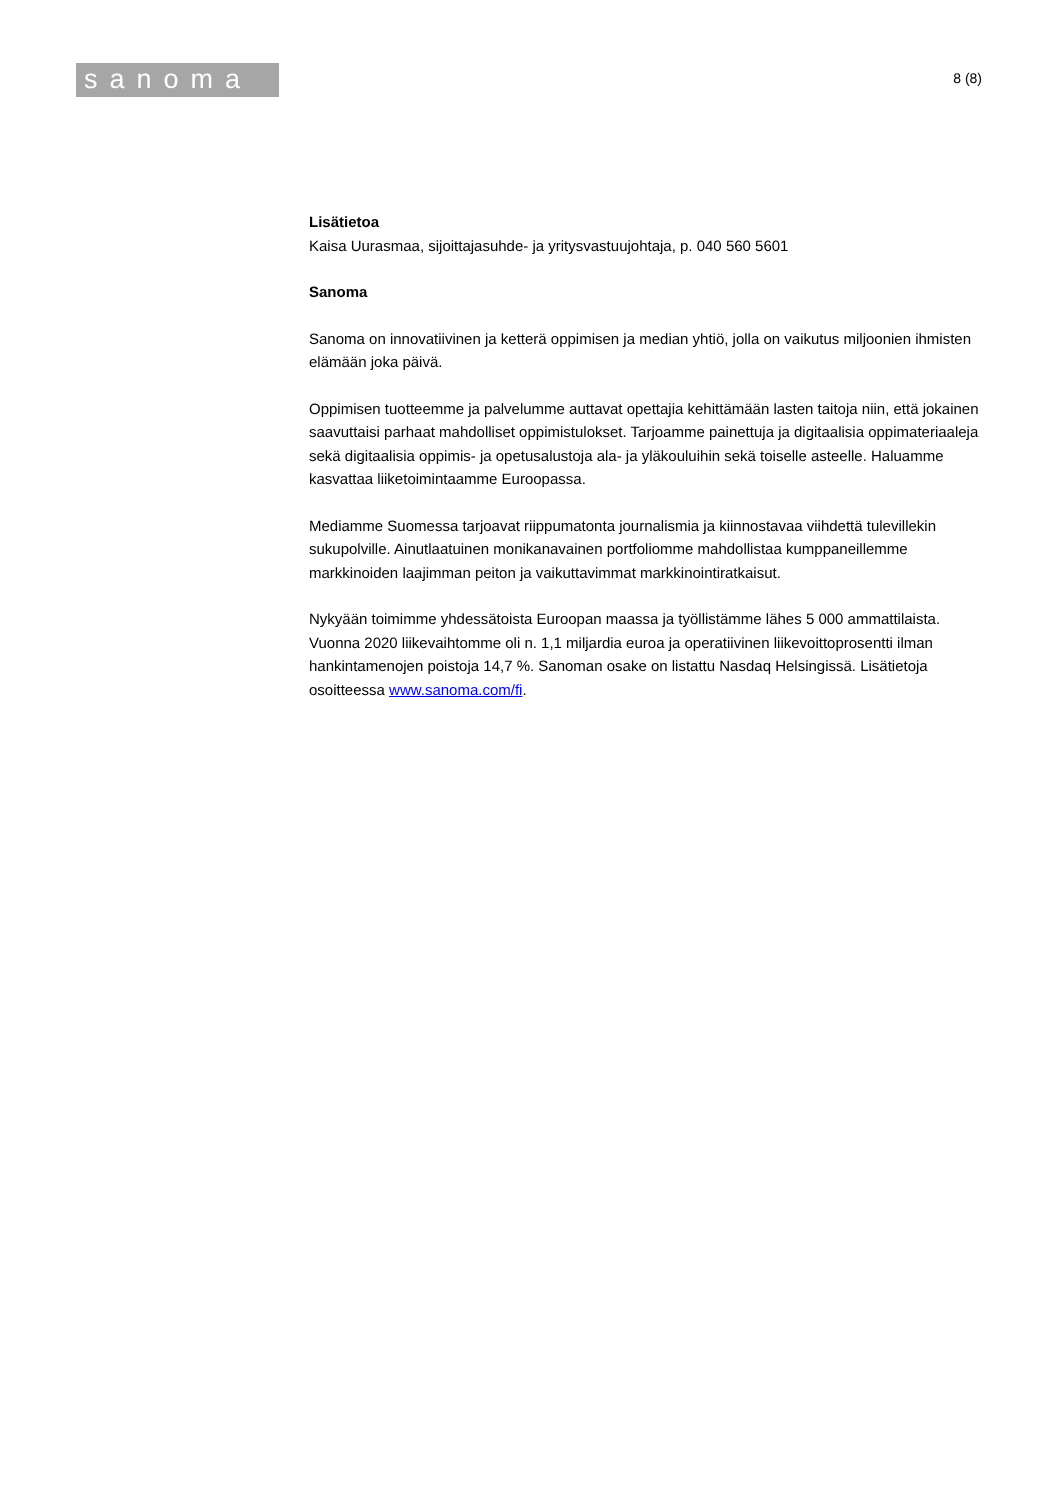sanoma
8 (8)
Lisätietoa
Kaisa Uurasmaa, sijoittajasuhde- ja yritysvastuujohtaja, p. 040 560 5601
Sanoma
Sanoma on innovatiivinen ja ketterä oppimisen ja median yhtiö, jolla on vaikutus miljoonien ihmisten elämään joka päivä.
Oppimisen tuotteemme ja palvelumme auttavat opettajia kehittämään lasten taitoja niin, että jokainen saavuttaisi parhaat mahdolliset oppimistulokset. Tarjoamme painettuja ja digitaalisia oppimateriaaleja sekä digitaalisia oppimis- ja opetusalustoja ala- ja yläkouluihin sekä toiselle asteelle. Haluamme kasvattaa liiketoimintaamme Euroopassa.
Mediamme Suomessa tarjoavat riippumatonta journalismia ja kiinnostavaa viihdettä tulevillekin sukupolville. Ainutlaatuinen monikanavainen portfoliomme mahdollistaa kumppaneillemme markkinoiden laajimman peiton ja vaikuttavimmat markkinointiratkaisut.
Nykyään toimimme yhdessätoista Euroopan maassa ja työllistämme lähes 5 000 ammattilaista. Vuonna 2020 liikevaihtomme oli n. 1,1 miljardia euroa ja operatiivinen liikevoittoprosentti ilman hankintamenojen poistoja 14,7 %. Sanoman osake on listattu Nasdaq Helsingissä. Lisätietoja osoitteessa www.sanoma.com/fi.